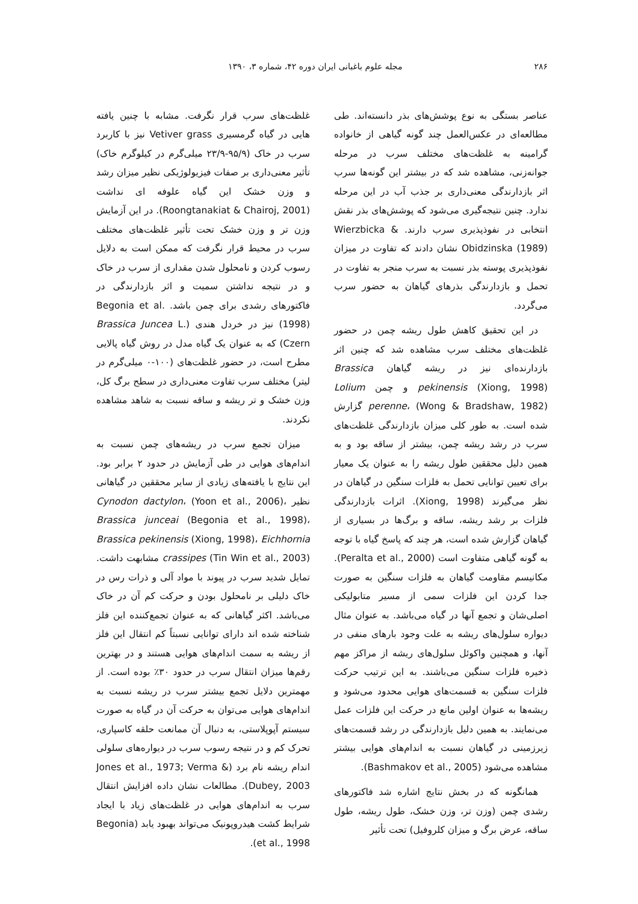۲۸۶ مجله علوم باغبانی ایران دوره ۴۲، شماره ۳، ۱۳۹۰
عناصر بستگی به نوع پوشش‌های بذر دانسته‌اند. طی مطالعه‌ای در عکس‌العمل چند گونه گیاهی از خانواده گرامینه به غلظت‌های مختلف سرب در مرحله جوانه‌زنی، مشاهده شد که در بیشتر این گونه‌ها سرب اثر بازدارندگی معنی‌داری بر جذب آب در این مرحله ندارد. چنین نتیجه‌گیری می‌شود که پوشش‌های بذر نقش انتخابی در نفوذپذیری سرب دارند. Wierzbicka & Obidzinska (1989) نشان دادند که تفاوت در میزان نفوذپذیری پوسته بذر نسبت به سرب منجر به تفاوت در تحمل و بازدارندگی بذرهای گیاهان به حضور سرب می‌گردد.
در این تحقیق کاهش طول ریشه چمن در حضور غلظت‌های مختلف سرب مشاهده شد که چنین اثر بازدارنده‌ای نیز در ریشه گیاهان Brassica pekinensis (Xiong, 1998) و چمن Lolium perenne، (Wong & Bradshaw, 1982) گزارش شده است. به طور کلی میزان بازدارندگی غلظت‌های سرب در رشد ریشه چمن، بیشتر از ساقه بود و به همین دلیل محققین طول ریشه را به عنوان یک معیار برای تعیین توانایی تحمل به فلزات سنگین در گیاهان در نظر می‌گیرند (Xiong, 1998). اثرات بازدارندگی فلزات بر رشد ریشه، ساقه و برگ‌ها در بسیاری از گیاهان گزارش شده است، هر چند که پاسخ گیاه با توجه به گونه گیاهی متفاوت است (Peralta et al., 2000). مکانیسم مقاومت گیاهان به فلزات سنگین به صورت جدا کردن این فلزات سمی از مسیر متابولیکی اصلی‌شان و تجمع آنها در گیاه می‌باشد. به عنوان مثال دیواره سلول‌های ریشه به علت وجود بارهای منفی در آنها، و همچنین واکوئل سلول‌های ریشه از مراکز مهم ذخیره فلزات سنگین می‌باشند. به این ترتیب حرکت فلزات سنگین به قسمت‌های هوایی محدود می‌شود و ریشه‌ها به عنوان اولین مانع در حرکت این فلزات عمل می‌نمایند. به همین دلیل بازدارندگی در رشد قسمت‌های زیرزمینی در گیاهان نسبت به اندام‌های هوایی بیشتر مشاهده می‌شود (Bashmakov et al., 2005).
همانگونه که در بخش نتایج اشاره شد فاکتورهای رشدی چمن (وزن تر، وزن خشک، طول ریشه، طول ساقه، عرض برگ و میزان کلروفیل) تحت تأثیر
غلظت‌های سرب قرار نگرفت. مشابه با چنین یافته هایی در گیاه گرمسیری Vetiver grass نیز با کاربرد سرب در خاک (۹۵/۹-۲۳/۹ میلی‌گرم در کیلوگرم خاک) تأثیر معنی‌داری بر صفات فیزیولوژیکی نظیر میزان رشد و وزن خشک این گیاه علوفه ای نداشت (Roongtanakiat & Chairoj, 2001). در این آزمایش وزن تر و وزن خشک تحت تأثیر غلظت‌های مختلف سرب در محیط قرار نگرفت که ممکن است به دلایل رسوب کردن و نامحلول شدن مقداری از سرب در خاک و در نتیجه نداشتن سمیت و اثر بازدارندگی در فاکتورهای رشدی برای چمن باشد. Begonia et al. (1998) نیز در خردل هندی (Brassica Juncea L. Czern) که به عنوان یک گیاه مدل در روش گیاه پالایی مطرح است، در حضور غلظت‌های (۱۰۰-۰ میلی‌گرم در لیتر) مختلف سرب تفاوت معنی‌داری در سطح برگ کل، وزن خشک و تر ریشه و ساقه نسبت به شاهد مشاهده نکردند.
میزان تجمع سرب در ریشه‌های چمن نسبت به اندام‌های هوایی در طی آزمایش در حدود ۲ برابر بود. این نتایج با یافته‌های زیادی از سایر محققین در گیاهانی نظیر Cynodon dactylon، (Yoon et al., 2006)، Brassica junceai (Begonia et al., 1998)، Brassica pekinensis (Xiong, 1998)، Eichhornia crassipes (Tin Win et al., 2003) مشابهت داشت. تمایل شدید سرب در پیوند با مواد آلی و ذرات رس در خاک دلیلی بر نامحلول بودن و حرکت کم آن در خاک می‌باشد. اکثر گیاهانی که به عنوان تجمع‌کننده این فلز شناخته شده اند دارای توانایی نسبتاً کم انتقال این فلز از ریشه به سمت اندام‌های هوایی هستند و در بهترین رقم‌ها میزان انتقال سرب در حدود ۳۰٪ بوده است. از مهمترین دلایل تجمع بیشتر سرب در ریشه نسبت به اندام‌های هوایی می‌توان به حرکت آن در گیاه به صورت سیستم آپوپلاستی، به دنبال آن ممانعت حلقه کاسپاری، تحرک کم و در نتیجه رسوب سرب در دیواره‌های سلولی اندام ریشه نام برد (Jones et al., 1973; Verma & Dubey, 2003). مطالعات نشان داده افزایش انتقال سرب به اندام‌های هوایی در غلظت‌های زیاد با ایجاد شرایط کشت هیدروپونیک می‌تواند بهبود یابد (Begonia et al., 1998).